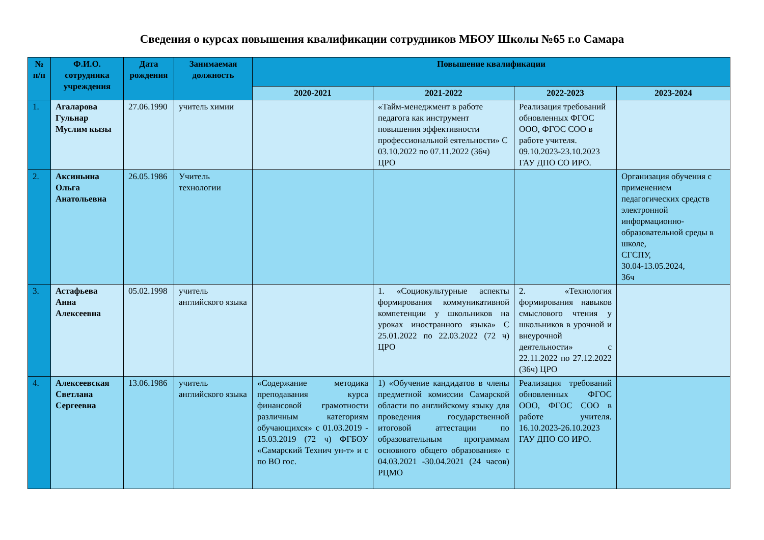Сведения о курсах повышения квалификации сотрудников МБОУ Школы №65 г.о Самара
| № п/п | Ф.И.О. сотрудника учреждения | Дата рождения | Занимаемая должность | Повышение квалификации | | | |
| --- | --- | --- | --- | --- | --- | --- | --- |
| | | | | 2020-2021 | 2021-2022 | 2022-2023 | 2023-2024 |
| 1. | Агаларова Гульнар Муслим кызы | 27.06.1990 | учитель химии | | «Тайм-менеджмент в работе педагога как инструмент повышения эффективности профессиональной еятельности» С 03.10.2022 по 07.11.2022 (36ч) ЦРО | Реализация требований обновленных ФГОС ООО, ФГОС СОО в работе учителя. 09.10.2023-23.10.2023 ГАУ ДПО СО ИРО. | |
| 2. | Аксиньина Ольга Анатольевна | 26.05.1986 | Учитель технологии | | | | Организация обучения с применением педагогических средств электронной информационно-образовательной среды в школе, СГСПУ, 30.04-13.05.2024, 36ч |
| 3. | Астафьева Анна Алексеевна | 05.02.1998 | учитель английского языка | | 1. «Социокультурные аспекты формирования коммуникативной компетенции у школьников на уроках иностранного языка» С 25.01.2022 по 22.03.2022 (72 ч) ЦРО | 2. «Технология формирования навыков смыслового чтения у школьников в урочной и внеурочной деятельности» с 22.11.2022 по 27.12.2022 (36ч) ЦРО | |
| 4. | Алексеевская Светлана Сергеевна | 13.06.1986 | учитель английского языка | «Содержание методика преподавания курса финансовой грамотности различным категориям обучающихся» с 01.03.2019 - 15.03.2019 (72 ч) ФГБОУ «Самарский Технич ун-т» и с по ВО гос. | 1) «Обучение кандидатов в члены предметной комиссии Самарской области по английскому языку для проведения государственной итоговой аттестации по образовательным программам основного общего образования» с 04.03.2021 -30.04.2021 (24 часов) РЦМО | Реализация требований обновленных ФГОС ООО, ФГОС СОО в работе учителя. 16.10.2023-26.10.2023 ГАУ ДПО СО ИРО. | |